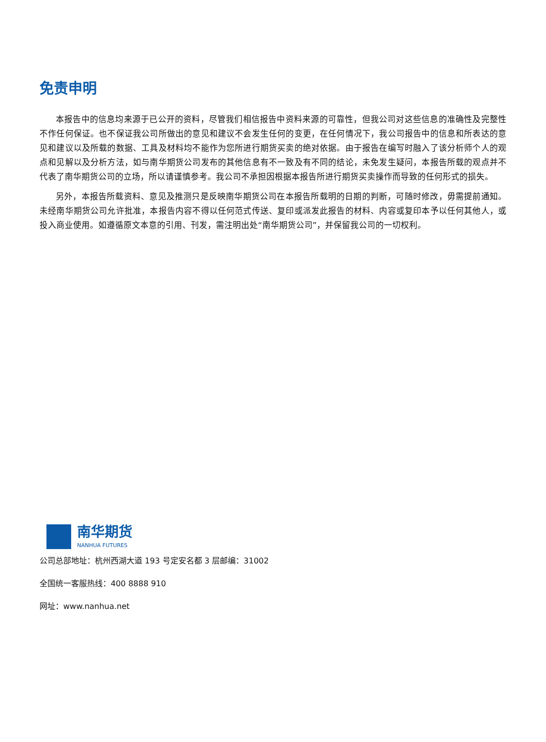免责申明
本报告中的信息均来源于已公开的资料，尽管我们相信报告中资料来源的可靠性，但我公司对这些信息的准确性及完整性不作任何保证。也不保证我公司所做出的意见和建议不会发生任何的变更，在任何情况下，我公司报告中的信息和所表达的意见和建议以及所载的数据、工具及材料均不能作为您所进行期货买卖的绝对依据。由于报告在编写时融入了该分析师个人的观点和见解以及分析方法，如与南华期货公司发布的其他信息有不一致及有不同的结论，未免发生疑问，本报告所载的观点并不代表了南华期货公司的立场，所以请谨慎参考。我公司不承担因根据本报告所进行期货买卖操作而导致的任何形式的损失。
另外，本报告所载资料、意见及推测只是反映南华期货公司在本报告所载明的日期的判断，可随时修改，毋需提前通知。未经南华期货公司允许批准，本报告内容不得以任何范式传送、复印或派发此报告的材料、内容或复印本予以任何其他人，或投入商业使用。如遵循原文本意的引用、刊发，需注明出处“南华期货公司”，并保留我公司的一切权利。
南华期货
NANHUA FUTURES
公司总部地址：杭州西湖大道 193 号定安名都 3 层邮编：31002
全国统一客服热线：400 8888 910
网址：www.nanhua.net